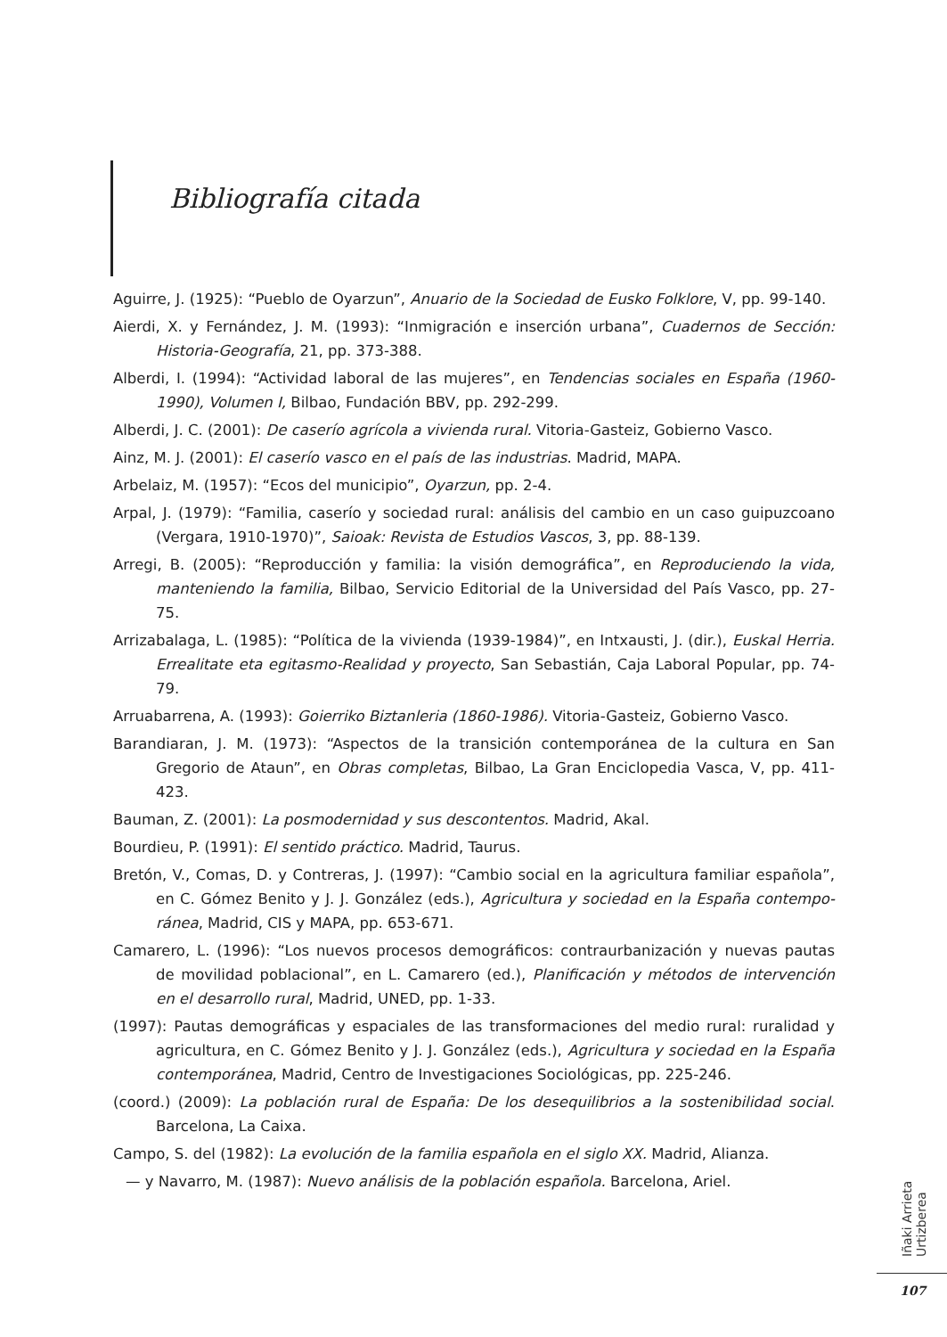Bibliografía citada
Aguirre, J. (1925): “Pueblo de Oyarzun”, Anuario de la Sociedad de Eusko Folklore, V, pp. 99-140.
Aierdi, X. y Fernández, J. M. (1993): “Inmigración e inserción urbana”, Cuadernos de Sección: Historia-Geografía, 21, pp. 373-388.
Alberdi, I. (1994): “Actividad laboral de las mujeres”, en Tendencias sociales en España (1960-1990), Volumen I, Bilbao, Fundación BBV, pp. 292-299.
Alberdi, J. C. (2001): De caserío agrícola a vivienda rural. Vitoria-Gasteiz, Gobierno Vasco.
Ainz, M. J. (2001): El caserío vasco en el país de las industrias. Madrid, MAPA.
Arbelaiz, M. (1957): “Ecos del municipio”, Oyarzun, pp. 2-4.
Arpal, J. (1979): “Familia, caserío y sociedad rural: análisis del cambio en un caso guipuzcoano (Vergara, 1910-1970)”, Saioak: Revista de Estudios Vascos, 3, pp. 88-139.
Arregi, B. (2005): “Reproducción y familia: la visión demográfica”, en Reproduciendo la vida, manteniendo la familia, Bilbao, Servicio Editorial de la Universidad del País Vasco, pp. 27-75.
Arrizabalaga, L. (1985): “Política de la vivienda (1939-1984)”, en Intxausti, J. (dir.), Euskal Herria. Errealitate eta egitasmo-Realidad y proyecto, San Sebastián, Caja Laboral Popular, pp. 74-79.
Arruabarrena, A. (1993): Goierriko Biztanleria (1860-1986). Vitoria-Gasteiz, Gobierno Vasco.
Barandiaran, J. M. (1973): “Aspectos de la transición contemporánea de la cultura en San Gregorio de Ataun”, en Obras completas, Bilbao, La Gran Enciclopedia Vasca, V, pp. 411-423.
Bauman, Z. (2001): La posmodernidad y sus descontentos. Madrid, Akal.
Bourdieu, P. (1991): El sentido práctico. Madrid, Taurus.
Bretón, V., Comas, D. y Contreras, J. (1997): “Cambio social en la agricultura familiar española”, en C. Gómez Benito y J. J. González (eds.), Agricultura y sociedad en la España contempo-ránea, Madrid, CIS y MAPA, pp. 653-671.
Camarero, L. (1996): “Los nuevos procesos demográficos: contraurbanización y nuevas pautas de movilidad poblacional”, en L. Camarero (ed.), Planificación y métodos de intervención en el desarrollo rural, Madrid, UNED, pp. 1-33.
(1997): Pautas demográficas y espaciales de las transformaciones del medio rural: ruralidad y agricultura, en C. Gómez Benito y J. J. González (eds.), Agricultura y sociedad en la España contemporánea, Madrid, Centro de Investigaciones Sociológicas, pp. 225-246.
(coord.) (2009): La población rural de España: De los desequilibrios a la sostenibilidad social. Barcelona, La Caixa.
Campo, S. del (1982): La evolución de la familia española en el siglo XX. Madrid, Alianza.
— y Navarro, M. (1987): Nuevo análisis de la población española. Barcelona, Ariel.
Iñaki Arrieta Urtizberea
107